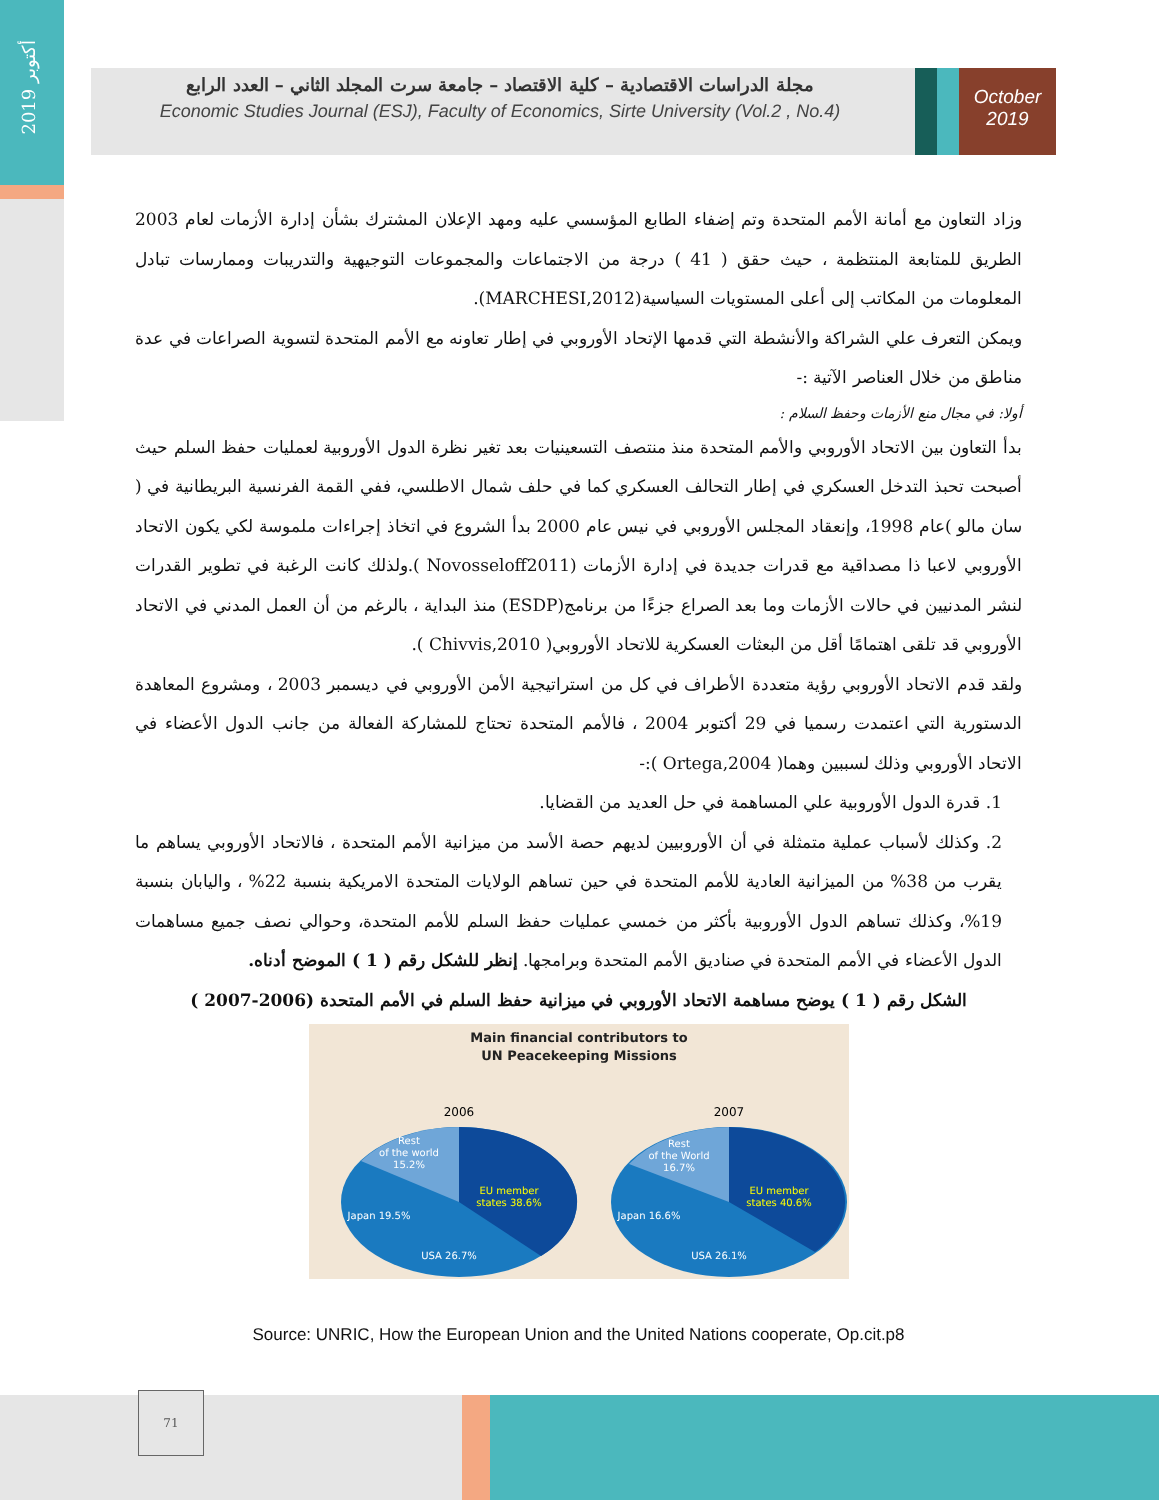أكتوبر 2019
مجلة الدراسات الاقتصادية – كلية الاقتصاد – جامعة سرت المجلد الثاني – العدد الرابع
Economic Studies Journal (ESJ), Faculty of Economics, Sirte University (Vol.2 , No.4)
October
2019
وزاد التعاون مع أمانة الأمم المتحدة وتم إضفاء الطابع المؤسسي عليه ومهد الإعلان المشترك بشأن إدارة الأزمات لعام 2003 الطريق للمتابعة المنتظمة ، حيث حقق ( 41 ) درجة من الاجتماعات والمجموعات التوجيهية والتدريبات وممارسات تبادل المعلومات من المكاتب إلى أعلى المستويات السياسية(MARCHESI,2012).
ويمكن التعرف علي الشراكة والأنشطة التي قدمها الإتحاد الأوروبي في إطار تعاونه مع الأمم المتحدة لتسوية الصراعات في عدة مناطق من خلال العناصر الآتية :-
أولا: في مجال منع الأزمات وحفظ السلام :
بدأ التعاون بين الاتحاد الأوروبي والأمم المتحدة منذ منتصف التسعينيات بعد تغير نظرة الدول الأوروبية لعمليات حفظ السلم حيث أصبحت تحبذ التدخل العسكري في إطار التحالف العسكري كما في حلف شمال الاطلسي، ففي القمة الفرنسية البريطانية في ( سان مالو )عام 1998، وإنعقاد المجلس الأوروبي في نيس عام 2000 بدأ الشروع في اتخاذ إجراءات ملموسة لكي يكون الاتحاد الأوروبي لاعبا ذا مصداقية مع قدرات جديدة في إدارة الأزمات (Novosseloff2011 ).ولذلك كانت الرغبة في تطوير القدرات لنشر المدنيين في حالات الأزمات وما بعد الصراع جزءًا من برنامج(ESDP) منذ البداية ، بالرغم من أن العمل المدني في الاتحاد الأوروبي قد تلقى اهتمامًا أقل من البعثات العسكرية للاتحاد الأوروبي( Chivvis,2010 ).
ولقد قدم الاتحاد الأوروبي رؤية متعددة الأطراف في كل من استراتيجية الأمن الأوروبي في ديسمبر 2003 ، ومشروع المعاهدة الدستورية التي اعتمدت رسميا في 29 أكتوبر 2004 ، فالأمم المتحدة تحتاج للمشاركة الفعالة من جانب الدول الأعضاء في الاتحاد الأوروبي وذلك لسببين وهما( Ortega,2004 ):-
1. قدرة الدول الأوروبية علي المساهمة في حل العديد من القضايا.
2. وكذلك لأسباب عملية متمثلة في أن الأوروبيين لديهم حصة الأسد من ميزانية الأمم المتحدة ، فالاتحاد الأوروبي يساهم ما يقرب من 38% من الميزانية العادية للأمم المتحدة في حين تساهم الولايات المتحدة الامريكية بنسبة 22% ، واليابان بنسبة 19%، وكذلك تساهم الدول الأوروبية بأكثر من خمسي عمليات حفظ السلم للأمم المتحدة، وحوالي نصف جميع مساهمات الدول الأعضاء في الأمم المتحدة في صناديق الأمم المتحدة وبرامجها. إنظر للشكل رقم ( 1 ) الموضح أدناه.
الشكل رقم ( 1 ) يوضح مساهمة الاتحاد الأوروبي في ميزانية حفظ السلم في الأمم المتحدة (2006-2007 )
Main financial contributors to
UN Peacekeeping Missions
2006
2007
EU member
states 38.6%
Rest
of the world
15.2%
Japan 19.5%
USA 26.7%
EU member
states 40.6%
Rest
of the World
16.7%
Japan 16.6%
USA 26.1%
Source: UNRIC, How the European Union and the United Nations cooperate, Op.cit.p8
71